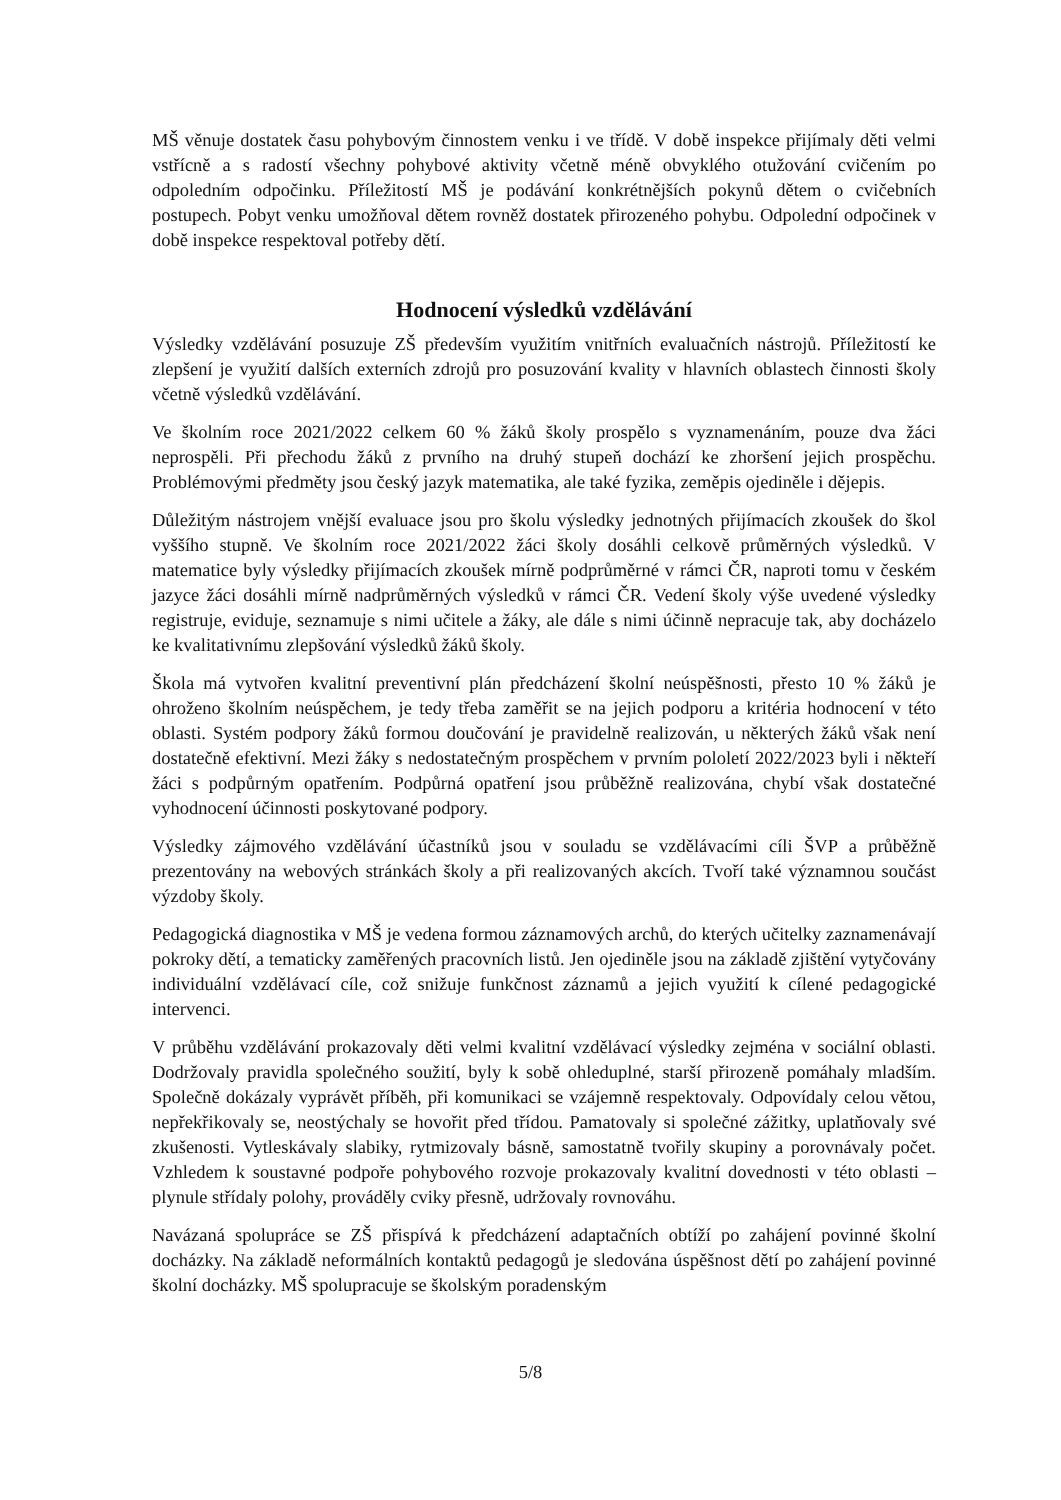MŠ věnuje dostatek času pohybovým činnostem venku i ve třídě. V době inspekce přijímaly děti velmi vstřícně a s radostí všechny pohybové aktivity včetně méně obvyklého otužování cvičením po odpoledním odpočinku. Příležitostí MŠ je podávání konkrétnějších pokynů dětem o cvičebních postupech. Pobyt venku umožňoval dětem rovněž dostatek přirozeného pohybu. Odpolední odpočinek v době inspekce respektoval potřeby dětí.
Hodnocení výsledků vzdělávání
Výsledky vzdělávání posuzuje ZŠ především využitím vnitřních evaluačních nástrojů. Příležitostí ke zlepšení je využití dalších externích zdrojů pro posuzování kvality v hlavních oblastech činnosti školy včetně výsledků vzdělávání.
Ve školním roce 2021/2022 celkem 60 % žáků školy prospělo s vyznamenáním, pouze dva žáci neprospěli. Při přechodu žáků z prvního na druhý stupeň dochází ke zhoršení jejich prospěchu. Problémovými předměty jsou český jazyk matematika, ale také fyzika, zeměpis ojediněle i dějepis.
Důležitým nástrojem vnější evaluace jsou pro školu výsledky jednotných přijímacích zkoušek do škol vyššího stupně. Ve školním roce 2021/2022 žáci školy dosáhli celkově průměrných výsledků. V matematice byly výsledky přijímacích zkoušek mírně podprůměrné v rámci ČR, naproti tomu v českém jazyce žáci dosáhli mírně nadprůměrných výsledků v rámci ČR. Vedení školy výše uvedené výsledky registruje, eviduje, seznamuje s nimi učitele a žáky, ale dále s nimi účinně nepracuje tak, aby docházelo ke kvalitativnímu zlepšování výsledků žáků školy.
Škola má vytvořen kvalitní preventivní plán předcházení školní neúspěšnosti, přesto 10 % žáků je ohroženo školním neúspěchem, je tedy třeba zaměřit se na jejich podporu a kritéria hodnocení v této oblasti. Systém podpory žáků formou doučování je pravidelně realizován, u některých žáků však není dostatečně efektivní. Mezi žáky s nedostatečným prospěchem v prvním pololetí 2022/2023 byli i někteří žáci s podpůrným opatřením. Podpůrná opatření jsou průběžně realizována, chybí však dostatečné vyhodnocení účinnosti poskytované podpory.
Výsledky zájmového vzdělávání účastníků jsou v souladu se vzdělávacími cíli ŠVP a průběžně prezentovány na webových stránkách školy a při realizovaných akcích. Tvoří také významnou součást výzdoby školy.
Pedagogická diagnostika v MŠ je vedena formou záznamových archů, do kterých učitelky zaznamenávají pokroky dětí, a tematicky zaměřených pracovních listů. Jen ojediněle jsou na základě zjištění vytyčovány individuální vzdělávací cíle, což snižuje funkčnost záznamů a jejich využití k cílené pedagogické intervenci.
V průběhu vzdělávání prokazovaly děti velmi kvalitní vzdělávací výsledky zejména v sociální oblasti. Dodržovaly pravidla společného soužití, byly k sobě ohleduplné, starší přirozeně pomáhaly mladším. Společně dokázaly vyprávět příběh, při komunikaci se vzájemně respektovaly. Odpovídaly celou větou, nepřekřikovaly se, neostýchaly se hovořit před třídou. Pamatovaly si společné zážitky, uplatňovaly své zkušenosti. Vytleskávaly slabiky, rytmizovaly básně, samostatně tvořily skupiny a porovnávaly počet. Vzhledem k soustavné podpoře pohybového rozvoje prokazovaly kvalitní dovednosti v této oblasti – plynule střídaly polohy, prováděly cviky přesně, udržovaly rovnováhu.
Navázaná spolupráce se ZŠ přispívá k předcházení adaptačních obtíží po zahájení povinné školní docházky. Na základě neformálních kontaktů pedagogů je sledována úspěšnost dětí po zahájení povinné školní docházky. MŠ spolupracuje se školským poradenským
5/8